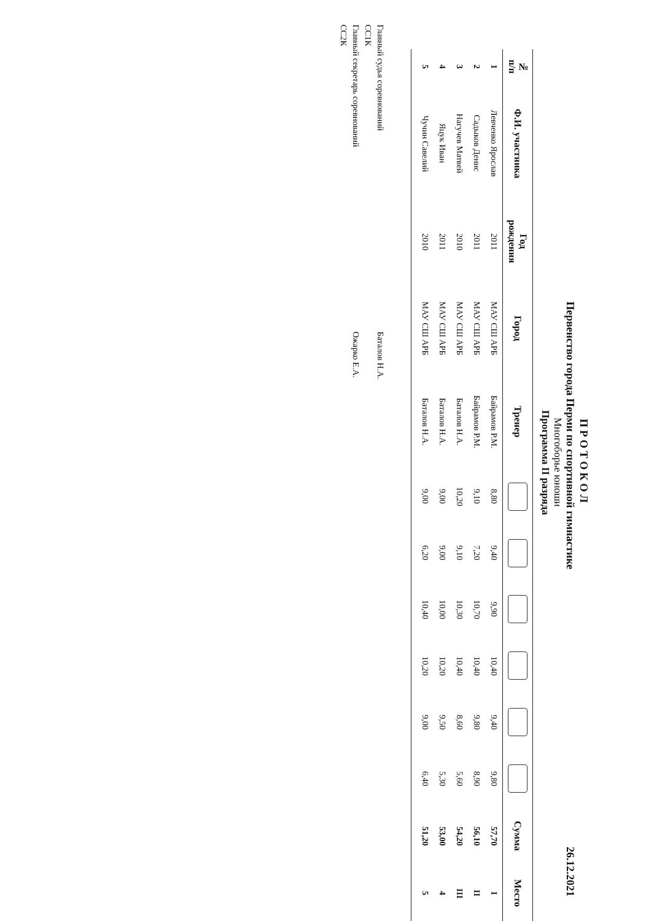П Р О Т О К О Л
Первенство города Перми по спортивной гимнастике 26.12.2021
Многоборье юноши
Программа II разряда
| № п/п | Ф.И. участника | Год рождения | Город | Тренер | | | | | | | Сумма | Место |
| --- | --- | --- | --- | --- | --- | --- | --- | --- | --- | --- | --- | --- |
| 1 | Левченко Ярослав | 2011 | МАУ СШ АРБ | Байрамов Р.М. | 8,80 | 9,40 | 9,90 | 10,40 | 9,40 | 9,80 | 57,70 | I |
| 2 | Садыков Денис | 2011 | МАУ СШ АРБ | Байрамов Р.М. | 9,10 | 7,20 | 10,70 | 10,40 | 9,80 | 8,90 | 56,10 | II |
| 3 | Нагучев Матвей | 2010 | МАУ СШ АРБ | Баталов Н.А. | 10,20 | 9,10 | 10,30 | 10,40 | 8,60 | 5,60 | 54,20 | III |
| 4 | Яцук Иван | 2011 | МАУ СШ АРБ | Баталов Н.А. | 9,00 | 9,00 | 10,00 | 10,20 | 9,50 | 5,30 | 53,00 | 4 |
| 5 | Чучин Савелий | 2010 | МАУ СШ АРБ | Баталов Н.А. | 9,00 | 6,20 | 10,40 | 10,20 | 9,00 | 6,40 | 51,20 | 5 |
Главный судья соревнований Баталов Н.А.
СС1К
Главный секретарь соревнований Ожарко Е.А.
СС2К